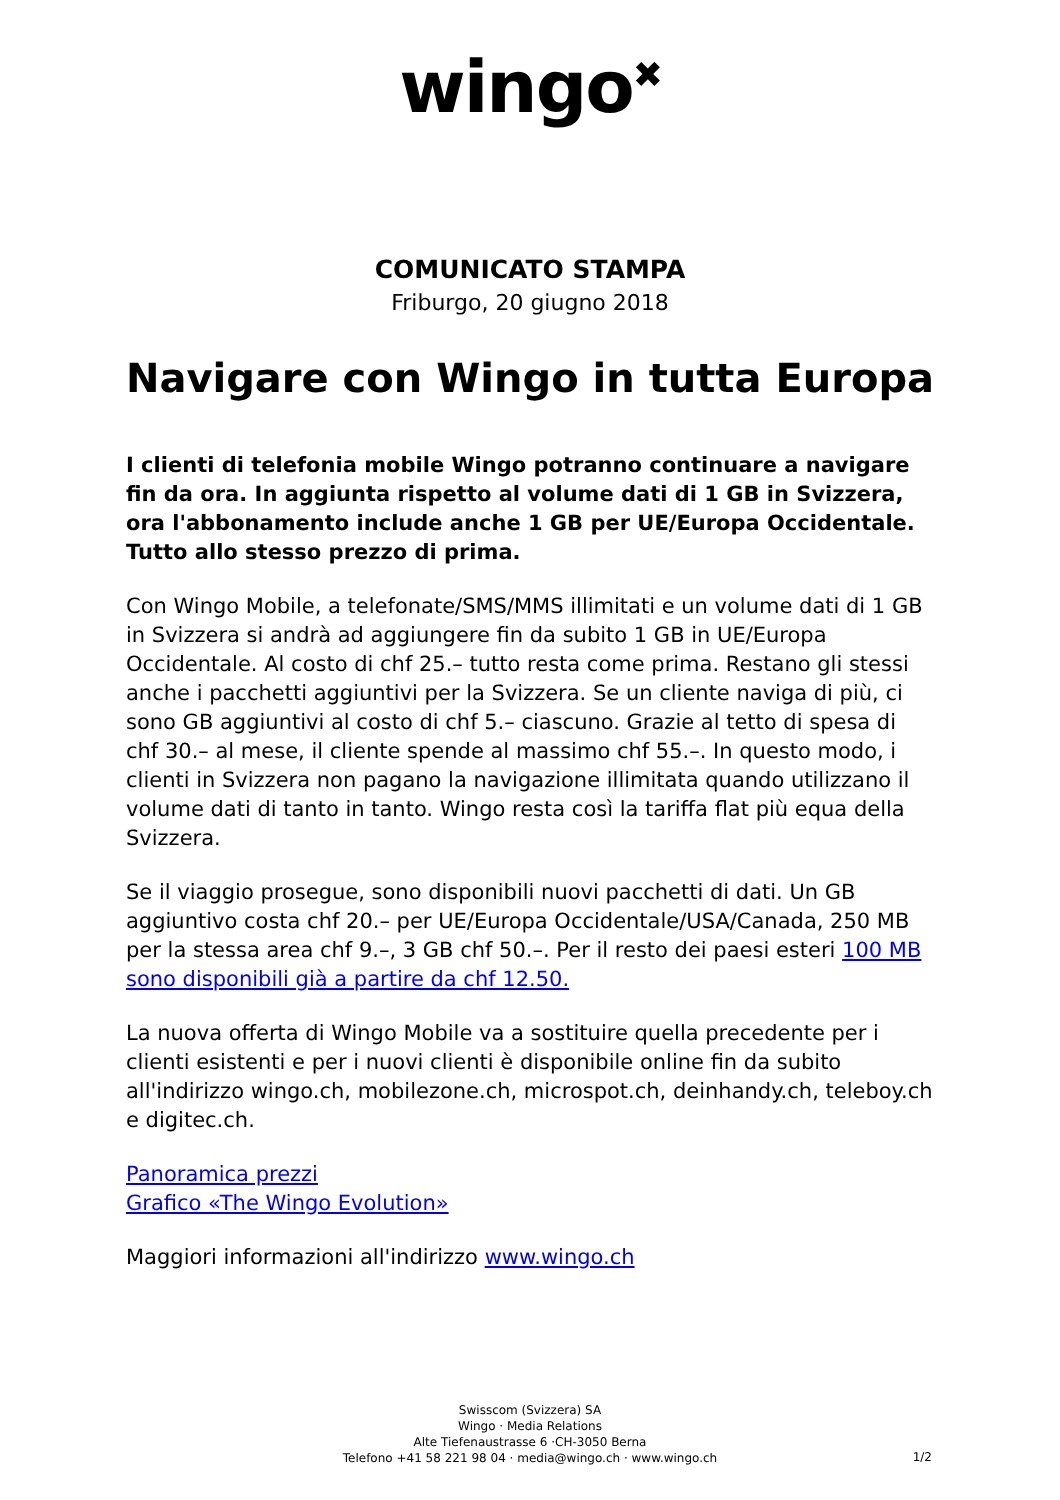wingo<sup>✖</sup>
COMUNICATO STAMPA
Friburgo, 20 giugno 2018
Navigare con Wingo in tutta Europa
I clienti di telefonia mobile Wingo potranno continuare a navigare fin da ora. In aggiunta rispetto al volume dati di 1 GB in Svizzera, ora l'abbonamento include anche 1 GB per UE/Europa Occidentale. Tutto allo stesso prezzo di prima.
Con Wingo Mobile, a telefonate/SMS/MMS illimitati e un volume dati di 1 GB in Svizzera si andrà ad aggiungere fin da subito 1 GB in UE/Europa Occidentale. Al costo di chf 25.– tutto resta come prima. Restano gli stessi anche i pacchetti aggiuntivi per la Svizzera. Se un cliente naviga di più, ci sono GB aggiuntivi al costo di chf 5.– ciascuno. Grazie al tetto di spesa di chf 30.– al mese, il cliente spende al massimo chf 55.–. In questo modo, i clienti in Svizzera non pagano la navigazione illimitata quando utilizzano il volume dati di tanto in tanto. Wingo resta così la tariffa flat più equa della Svizzera.
Se il viaggio prosegue, sono disponibili nuovi pacchetti di dati. Un GB aggiuntivo costa chf 20.– per UE/Europa Occidentale/USA/Canada, 250 MB per la stessa area chf 9.–, 3 GB chf 50.–. Per il resto dei paesi esteri 100 MB sono disponibili già a partire da chf 12.50.
La nuova offerta di Wingo Mobile va a sostituire quella precedente per i clienti esistenti e per i nuovi clienti è disponibile online fin da subito all'indirizzo wingo.ch, mobilezone.ch, microspot.ch, deinhandy.ch, teleboy.ch e digitec.ch.
Panoramica prezzi
Grafico «The Wingo Evolution»
Maggiori informazioni all'indirizzo www.wingo.ch
Swisscom (Svizzera) SA
Wingo · Media Relations
Alte Tiefenaustrasse 6 ·CH-3050 Berna
Telefono +41 58 221 98 04 · media@wingo.ch · www.wingo.ch
1/2